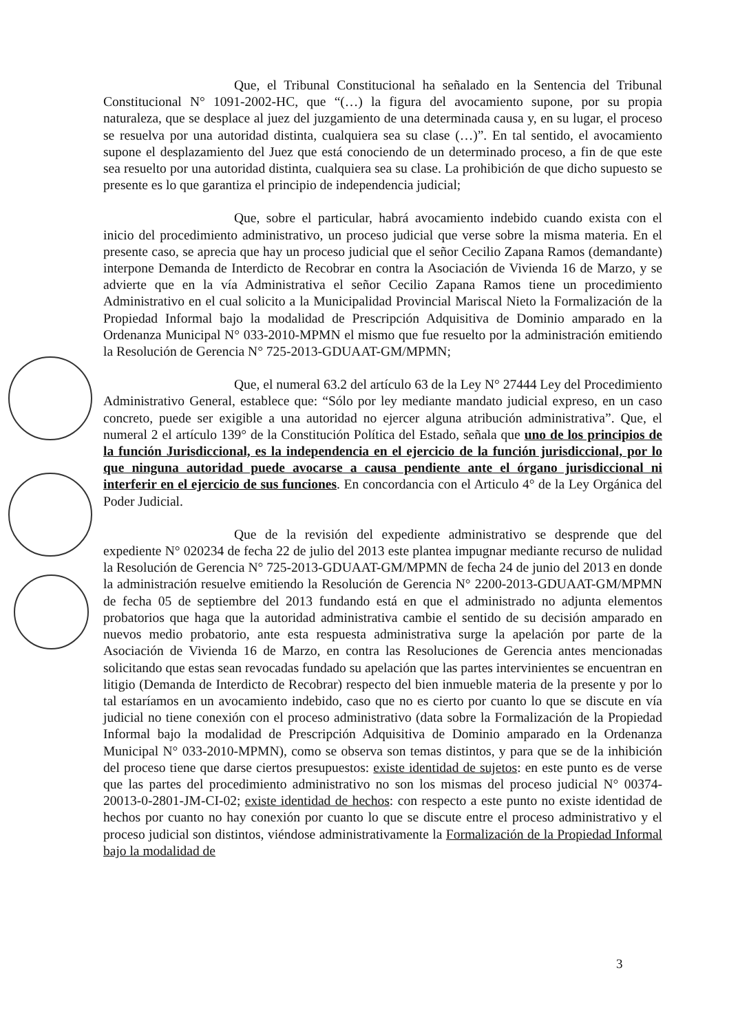Que, el Tribunal Constitucional ha señalado en la Sentencia del Tribunal Constitucional N° 1091-2002-HC, que “(…) la figura del avocamiento supone, por su propia naturaleza, que se desplace al juez del juzgamiento de una determinada causa y, en su lugar, el proceso se resuelva por una autoridad distinta, cualquiera sea su clase (…)”. En tal sentido, el avocamiento supone el desplazamiento del Juez que está conociendo de un determinado proceso, a fin de que este sea resuelto por una autoridad distinta, cualquiera sea su clase. La prohibición de que dicho supuesto se presente es lo que garantiza el principio de independencia judicial;
Que, sobre el particular, habrá avocamiento indebido cuando exista con el inicio del procedimiento administrativo, un proceso judicial que verse sobre la misma materia. En el presente caso, se aprecia que hay un proceso judicial que el señor Cecilio Zapana Ramos (demandante) interpone Demanda de Interdicto de Recobrar en contra la Asociación de Vivienda 16 de Marzo, y se advierte que en la vía Administrativa el señor Cecilio Zapana Ramos tiene un procedimiento Administrativo en el cual solicito a la Municipalidad Provincial Mariscal Nieto la Formalización de la Propiedad Informal bajo la modalidad de Prescripción Adquisitiva de Dominio amparado en la Ordenanza Municipal N° 033-2010-MPMN el mismo que fue resuelto por la administración emitiendo la Resolución de Gerencia N° 725-2013-GDUAAT-GM/MPMN;
Que, el numeral 63.2 del artículo 63 de la Ley N° 27444 Ley del Procedimiento Administrativo General, establece que: “Sólo por ley mediante mandato judicial expreso, en un caso concreto, puede ser exigible a una autoridad no ejercer alguna atribución administrativa”. Que, el numeral 2 el artículo 139° de la Constitución Política del Estado, señala que uno de los principios de la función Jurisdiccional, es la independencia en el ejercicio de la función jurisdiccional, por lo que ninguna autoridad puede avocarse a causa pendiente ante el órgano jurisdiccional ni interferir en el ejercicio de sus funciones. En concordancia con el Articulo 4° de la Ley Orgánica del Poder Judicial.
Que de la revisión del expediente administrativo se desprende que del expediente N° 020234 de fecha 22 de julio del 2013 este plantea impugnar mediante recurso de nulidad la Resolución de Gerencia N° 725-2013-GDUAAT-GM/MPMN de fecha 24 de junio del 2013 en donde la administración resuelve emitiendo la Resolución de Gerencia N° 2200-2013-GDUAAT-GM/MPMN de fecha 05 de septiembre del 2013 fundando está en que el administrado no adjunta elementos probatorios que haga que la autoridad administrativa cambie el sentido de su decisión amparado en nuevos medio probatorio, ante esta respuesta administrativa surge la apelación por parte de la Asociación de Vivienda 16 de Marzo, en contra las Resoluciones de Gerencia antes mencionadas solicitando que estas sean revocadas fundado su apelación que las partes intervinientes se encuentran en litigio (Demanda de Interdicto de Recobrar) respecto del bien inmueble materia de la presente y por lo tal estaríamos en un avocamiento indebido, caso que no es cierto por cuanto lo que se discute en vía judicial no tiene conexión con el proceso administrativo (data sobre la Formalización de la Propiedad Informal bajo la modalidad de Prescripción Adquisitiva de Dominio amparado en la Ordenanza Municipal N° 033-2010-MPMN), como se observa son temas distintos, y para que se de la inhibición del proceso tiene que darse ciertos presupuestos: existe identidad de sujetos: en este punto es de verse que las partes del procedimiento administrativo no son los mismas del proceso judicial N° 00374-20013-0-2801-JM-CI-02; existe identidad de hechos: con respecto a este punto no existe identidad de hechos por cuanto no hay conexión por cuanto lo que se discute entre el proceso administrativo y el proceso judicial son distintos, viéndose administrativamente la Formalización de la Propiedad Informal bajo la modalidad de
3